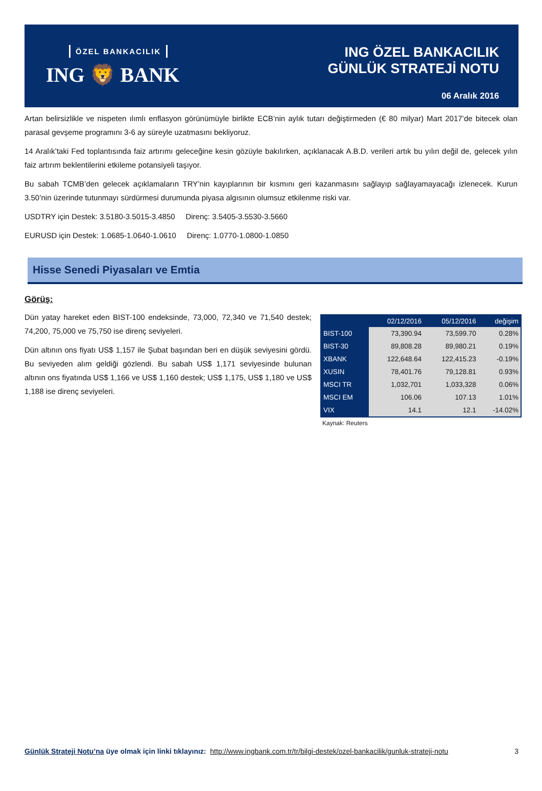ÖZEL BANKACILIK
ING 🦁 BANK
ING ÖZEL BANKACILIK
GÜNLÜK STRATEJİ NOTU
06 Aralık 2016
Artan belirsizlikle ve nispeten ılımlı enflasyon görünümüyle birlikte ECB’nin aylık tutarı değiştirmeden (€ 80 milyar) Mart 2017’de bitecek olan parasal gevşeme programını 3-6 ay süreyle uzatmasını bekliyoruz.
14 Aralık’taki Fed toplantısında faiz artırımı geleceğine kesin gözüyle bakılırken, açıklanacak A.B.D. verileri artık bu yılın değil de, gelecek yılın faiz artırım beklentilerini etkileme potansiyeli taşıyor.
Bu sabah TCMB’den gelecek açıklamaların TRY’nin kayıplarının bir kısmını geri kazanmasını sağlayıp sağlayamayacağı izlenecek. Kurun 3.50’nin üzerinde tutunmayı sürdürmesi durumunda piyasa algısının olumsuz etkilenme riski var.
USDTRY için Destek: 3.5180-3.5015-3.4850 Direnç: 3.5405-3.5530-3.5660
EURUSD için Destek: 1.0685-1.0640-1.0610 Direnç: 1.0770-1.0800-1.0850
Hisse Senedi Piyasaları ve Emtia
Görüş:
Dün yatay hareket eden BIST-100 endeksinde, 73,000, 72,340 ve 71,540 destek; 74,200, 75,000 ve 75,750 ise direnç seviyeleri.
Dün altının ons fiyatı US$ 1,157 ile Şubat başından beri en düşük seviyesini gördü. Bu seviyeden alım geldiği gözlendi. Bu sabah US$ 1,171 seviyesinde bulunan altının ons fiyatında US$ 1,166 ve US$ 1,160 destek; US$ 1,175, US$ 1,180 ve US$ 1,188 ise direnç seviyeleri.
| | 02/12/2016 | 05/12/2016 | değişim |
| --- | --- | --- | --- |
| BIST-100 | 73,390.94 | 73,599.70 | 0.28% |
| BIST-30 | 89,808.28 | 89,980.21 | 0.19% |
| XBANK | 122,648.64 | 122,415.23 | -0.19% |
| XUSIN | 78,401.76 | 79,128.81 | 0.93% |
| MSCI TR | 1,032,701 | 1,033,328 | 0.06% |
| MSCI EM | 106.06 | 107.13 | 1.01% |
| VIX | 14.1 | 12.1 | -14.02% |
Kaynak: Reuters
Günlük Strateji Notu’na üye olmak için linki tıklayınız: http://www.ingbank.com.tr/tr/bilgi-destek/ozel-bankacilik/gunluk-strateji-notu 3